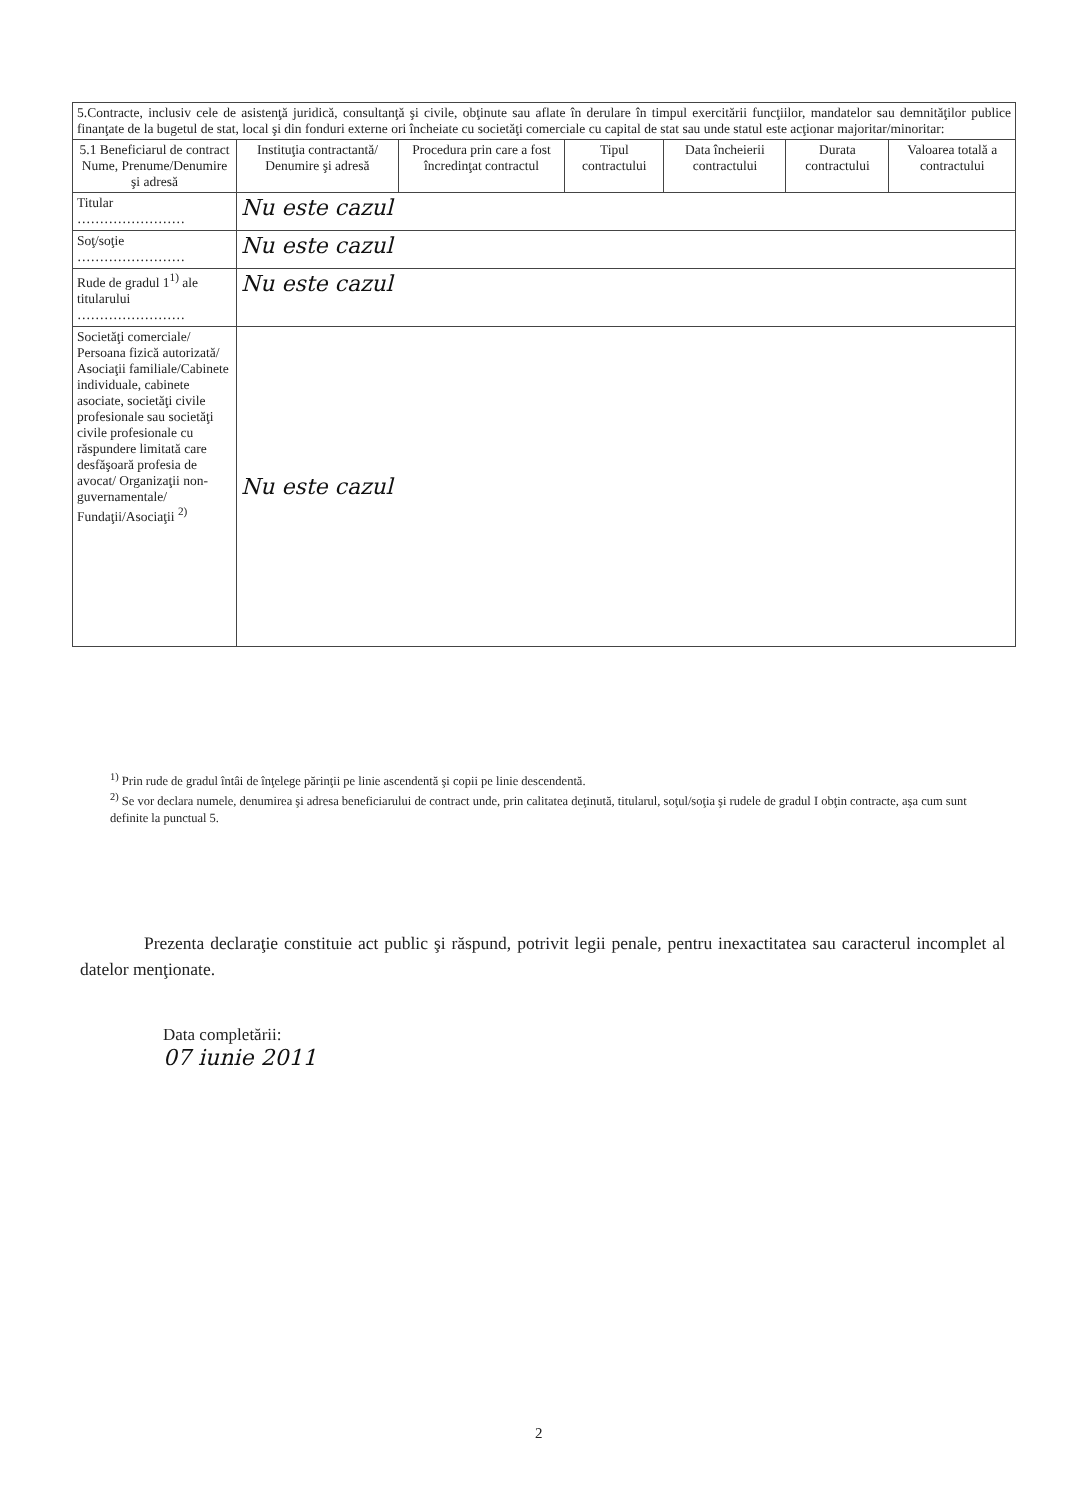| 5.Contracte, inclusiv cele de asistenţă juridică, consultanţă şi civile, obţinute sau aflate în derulare în timpul exercitării funcţiilor, mandatelor sau demnităţilor publice finanţate de la bugetul de stat, local şi din fonduri externe ori încheiate cu societăţi comerciale cu capital de stat sau unde statul este acţionar majoritar/minoritar: | | | | | | |
| 5.1 Beneficiarul de contract Nume, Prenume/Denumire şi adresă | Instituţia contractantă/ Denumire şi adresă | Procedura prin care a fost încredinţat contractul | Tipul contractului | Data încheierii contractului | Durata contractului | Valoarea totală a contractului |
| Titular …………………… | Nu este cazul | | | | | |
| Soţ/soţie …………………… | Nu este cazul | | | | | |
| Rude de gradul 1<sup>1)</sup> ale titularului …………………… | Nu este cazul | | | | | |
| Societăţi comerciale/ Persoana fizică autorizată/ Asociaţii familiale/Cabinete individuale, cabinete asociate, societăţi civile profesionale sau societăţi civile profesionale cu răspundere limitată care desfăşoară profesia de avocat/ Organizaţii non-guvernamentale/ Fundaţii/Asociaţii <sup>2)</sup> | Nu este cazul | | | | | |
<sup>1)</sup> Prin rude de gradul întâi de înţelege părinţii pe linie ascendentă şi copii pe linie descendentă.
<sup>2)</sup> Se vor declara numele, denumirea şi adresa beneficiarului de contract unde, prin calitatea deţinută, titularul, soţul/soţia şi rudele de gradul I obţin contracte, aşa cum sunt definite la punctual 5.
Prezenta declaraţie constituie act public şi răspund, potrivit legii penale, pentru inexactitatea sau caracterul incomplet al datelor menţionate.
Data completării:
07 iunie 2011
2